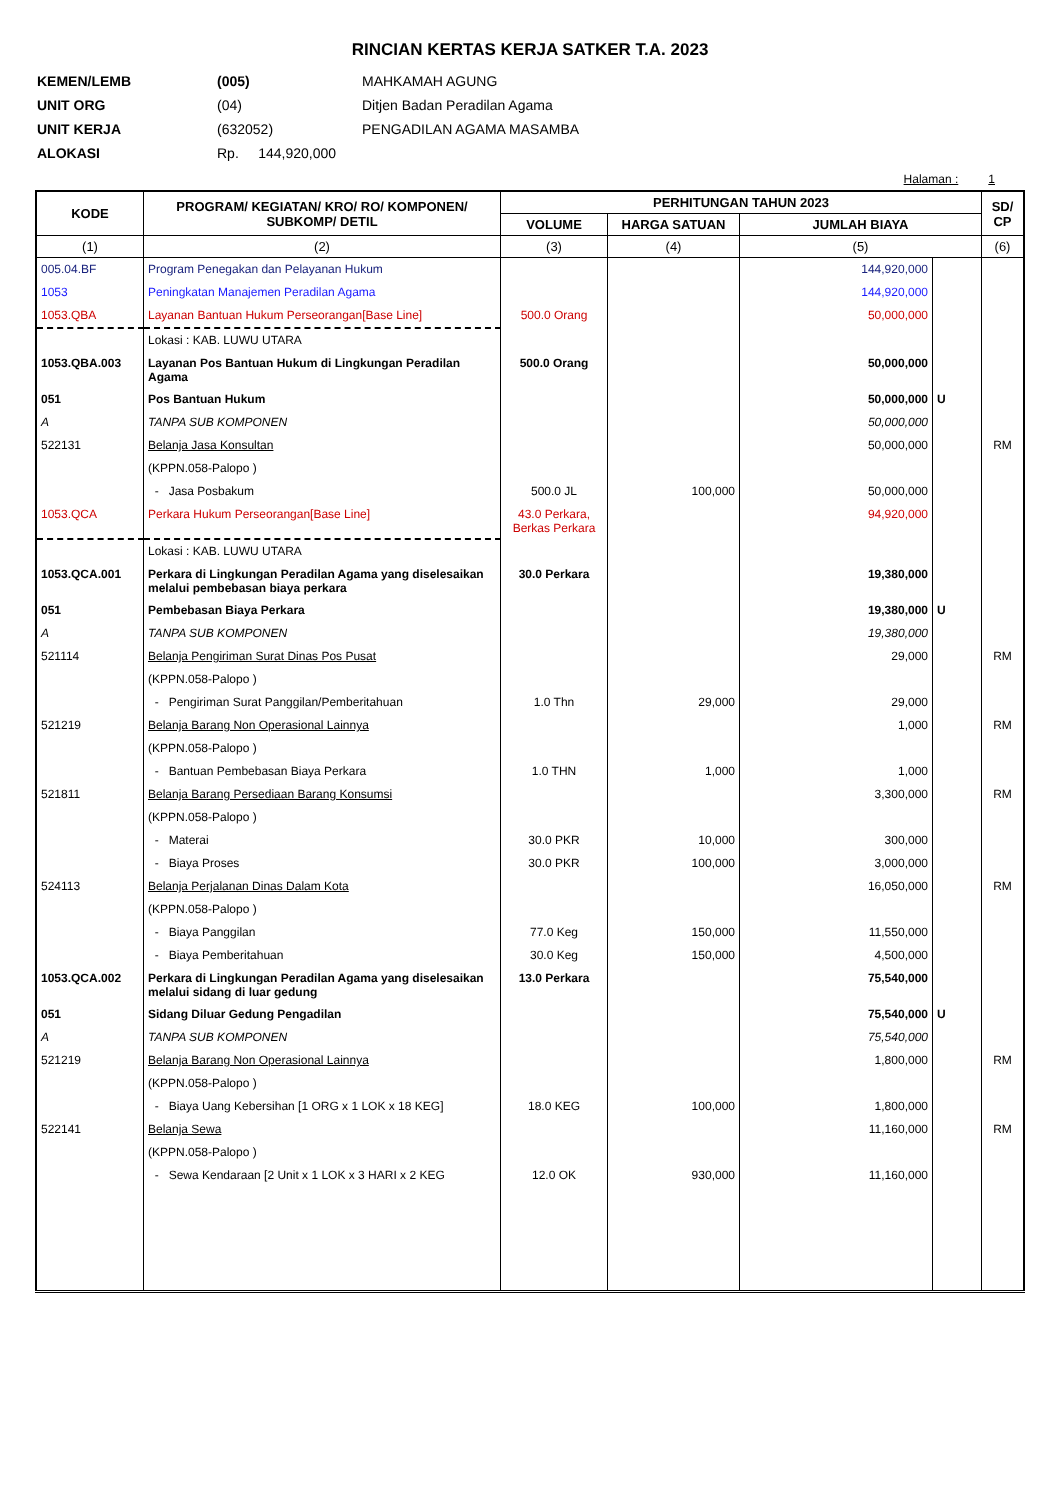RINCIAN KERTAS KERJA SATKER T.A. 2023
| KEMEN/LEMB | (005) | MAHKAMAH AGUNG |
| UNIT ORG | (04) | Ditjen Badan Peradilan Agama |
| UNIT KERJA | (632052) | PENGADILAN AGAMA MASAMBA |
| ALOKASI | Rp. 144,920,000 | |
Halaman : 1
| KODE | PROGRAM/ KEGIATAN/ KRO/ RO/ KOMPONEN/ SUBKOMP/ DETIL | PERHITUNGAN TAHUN 2023 | | | | SD/ CP |
| --- | --- | --- | --- | --- | --- | --- |
| | | VOLUME | HARGA SATUAN | JUMLAH BIAYA | | |
| (1) | (2) | (3) | (4) | (5) | | (6) |
| 005.04.BF | Program Penegakan dan Pelayanan Hukum | | | 144,920,000 | | |
| 1053 | Peningkatan Manajemen Peradilan Agama | | | 144,920,000 | | |
| 1053.QBA | Layanan Bantuan Hukum Perseorangan[Base Line] | 500.0 Orang | | 50,000,000 | | |
| | Lokasi : KAB. LUWU UTARA | | | | | |
| 1053.QBA.003 | Layanan Pos Bantuan Hukum di Lingkungan Peradilan Agama | 500.0 Orang | | 50,000,000 | | |
| 051 | Pos Bantuan Hukum | | | 50,000,000 | U | |
| A | TANPA SUB KOMPONEN | | | 50,000,000 | | |
| 522131 | Belanja Jasa Konsultan | | | 50,000,000 | | RM |
| | (KPPN.058-Palopo ) | | | | | |
| | - Jasa Posbakum | 500.0 JL | 100,000 | 50,000,000 | | |
| 1053.QCA | Perkara Hukum Perseorangan[Base Line] | 43.0 Perkara, Berkas Perkara | | 94,920,000 | | |
| | Lokasi : KAB. LUWU UTARA | | | | | |
| 1053.QCA.001 | Perkara di Lingkungan Peradilan Agama yang diselesaikan melalui pembebasan biaya perkara | 30.0 Perkara | | 19,380,000 | | |
| 051 | Pembebasan Biaya Perkara | | | 19,380,000 | U | |
| A | TANPA SUB KOMPONEN | | | 19,380,000 | | |
| 521114 | Belanja Pengiriman Surat Dinas Pos Pusat | | | 29,000 | | RM |
| | (KPPN.058-Palopo ) | | | | | |
| | - Pengiriman Surat Panggilan/Pemberitahuan | 1.0 Thn | 29,000 | 29,000 | | |
| 521219 | Belanja Barang Non Operasional Lainnya | | | 1,000 | | RM |
| | (KPPN.058-Palopo ) | | | | | |
| | - Bantuan Pembebasan Biaya Perkara | 1.0 THN | 1,000 | 1,000 | | |
| 521811 | Belanja Barang Persediaan Barang Konsumsi | | | 3,300,000 | | RM |
| | (KPPN.058-Palopo ) | | | | | |
| | - Materai | 30.0 PKR | 10,000 | 300,000 | | |
| | - Biaya Proses | 30.0 PKR | 100,000 | 3,000,000 | | |
| 524113 | Belanja Perjalanan Dinas Dalam Kota | | | 16,050,000 | | RM |
| | (KPPN.058-Palopo ) | | | | | |
| | - Biaya Panggilan | 77.0 Keg | 150,000 | 11,550,000 | | |
| | - Biaya Pemberitahuan | 30.0 Keg | 150,000 | 4,500,000 | | |
| 1053.QCA.002 | Perkara di Lingkungan Peradilan Agama yang diselesaikan melalui sidang di luar gedung | 13.0 Perkara | | 75,540,000 | | |
| 051 | Sidang Diluar Gedung Pengadilan | | | 75,540,000 | U | |
| A | TANPA SUB KOMPONEN | | | 75,540,000 | | |
| 521219 | Belanja Barang Non Operasional Lainnya | | | 1,800,000 | | RM |
| | (KPPN.058-Palopo ) | | | | | |
| | - Biaya Uang Kebersihan [1 ORG x 1 LOK x 18 KEG] | 18.0 KEG | 100,000 | 1,800,000 | | |
| 522141 | Belanja Sewa | | | 11,160,000 | | RM |
| | (KPPN.058-Palopo ) | | | | | |
| | - Sewa Kendaraan [2 Unit x 1 LOK x 3 HARI x 2 KEG | 12.0 OK | 930,000 | 11,160,000 | | |